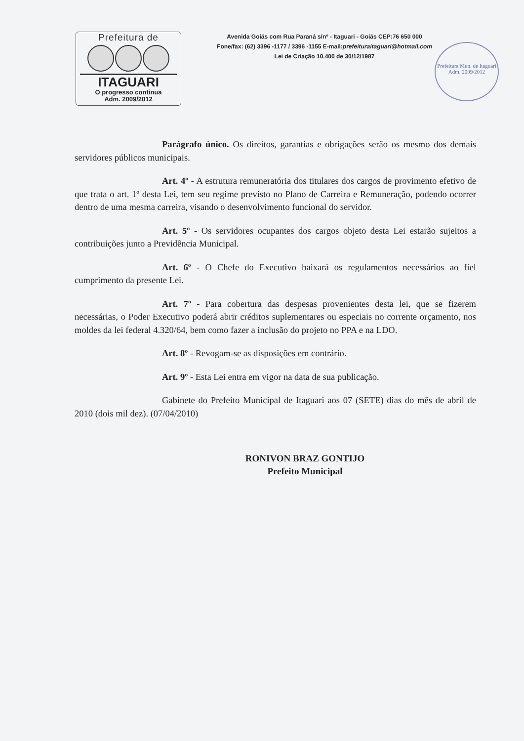Prefeitura de
ITAGUARI
O progresso continua
Adm. 2009/2012
Avenida Goiás com Rua Paraná s/nº - Itaguari - Goiás CEP:76 650 000
Fone/fax: (62) 3396 -1177 / 3396 -1155 E-mail:prefeituraitaguari@hotmail.com
Lei de Criação 10.400 de 30/12/1987
Prefeitura Mun. de Itaguari
Adm. 2009/2012
Parágrafo único. Os direitos, garantias e obrigações serão os mesmo dos demais servidores públicos municipais.
Art. 4º - A estrutura remuneratória dos titulares dos cargos de provimento efetivo de que trata o art. 1º desta Lei, tem seu regime previsto no Plano de Carreira e Remuneração, podendo ocorrer dentro de uma mesma carreira, visando o desenvolvimento funcional do servidor.
Art. 5º - Os servidores ocupantes dos cargos objeto desta Lei estarão sujeitos a contribuições junto a Previdência Municipal.
Art. 6º - O Chefe do Executivo baixará os regulamentos necessários ao fiel cumprimento da presente Lei.
Art. 7º - Para cobertura das despesas provenientes desta lei, que se fizerem necessárias, o Poder Executivo poderá abrir créditos suplementares ou especiais no corrente orçamento, nos moldes da lei federal 4.320/64, bem como fazer a inclusão do projeto no PPA e na LDO.
Art. 8º - Revogam-se as disposições em contrário.
Art. 9º - Esta Lei entra em vigor na data de sua publicação.
Gabinete do Prefeito Municipal de Itaguari aos 07 (SETE) dias do mês de abril de 2010 (dois mil dez). (07/04/2010)
RONIVON BRAZ GONTIJO
Prefeito Municipal